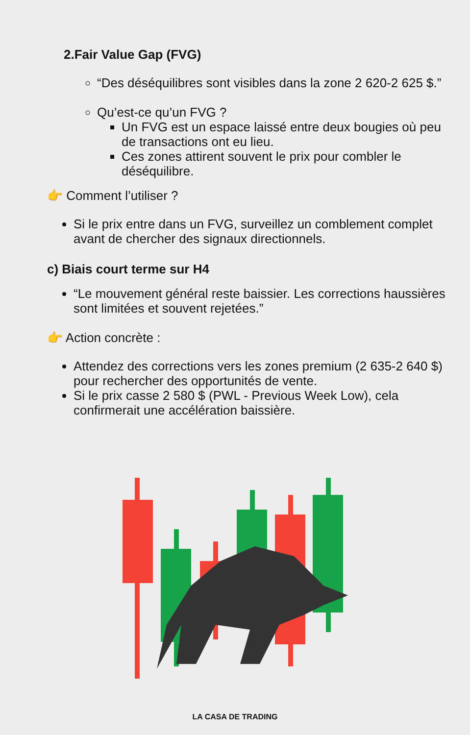2.Fair Value Gap (FVG)
“Des déséquilibres sont visibles dans la zone 2 620-2 625 $.”
Qu’est-ce qu’un FVG ?
Un FVG est un espace laissé entre deux bougies où peu de transactions ont eu lieu.
Ces zones attirent souvent le prix pour combler le déséquilibre.
👉 Comment l’utiliser ?
Si le prix entre dans un FVG, surveillez un comblement complet avant de chercher des signaux directionnels.
c) Biais court terme sur H4
“Le mouvement général reste baissier. Les corrections haussières sont limitées et souvent rejetées.”
👉 Action concrète :
Attendez des corrections vers les zones premium (2 635-2 640 $) pour rechercher des opportunités de vente.
Si le prix casse 2 580 $ (PWL - Previous Week Low), cela confirmerait une accélération baissière.
LA CASA DE TRADING